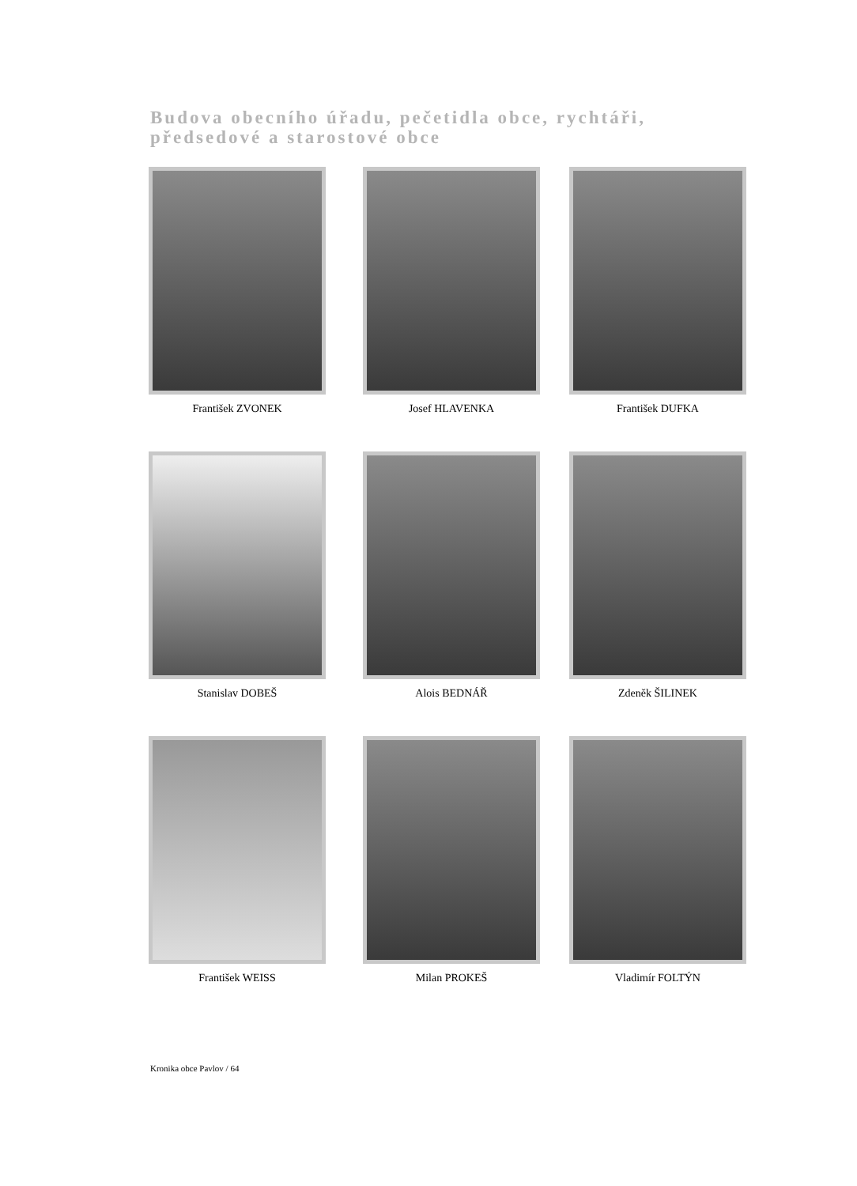Budova obecního úřadu, pečetidla obce, rychtáři,
předsedové a starostové obce
František ZVONEK
Josef HLAVENKA
František DUFKA
Stanislav DOBEŠ
Alois BEDNÁŘ
Zdeněk ŠILINEK
František WEISS
Milan PROKEŠ
Vladimír FOLTÝN
Kronika obce Pavlov / 64